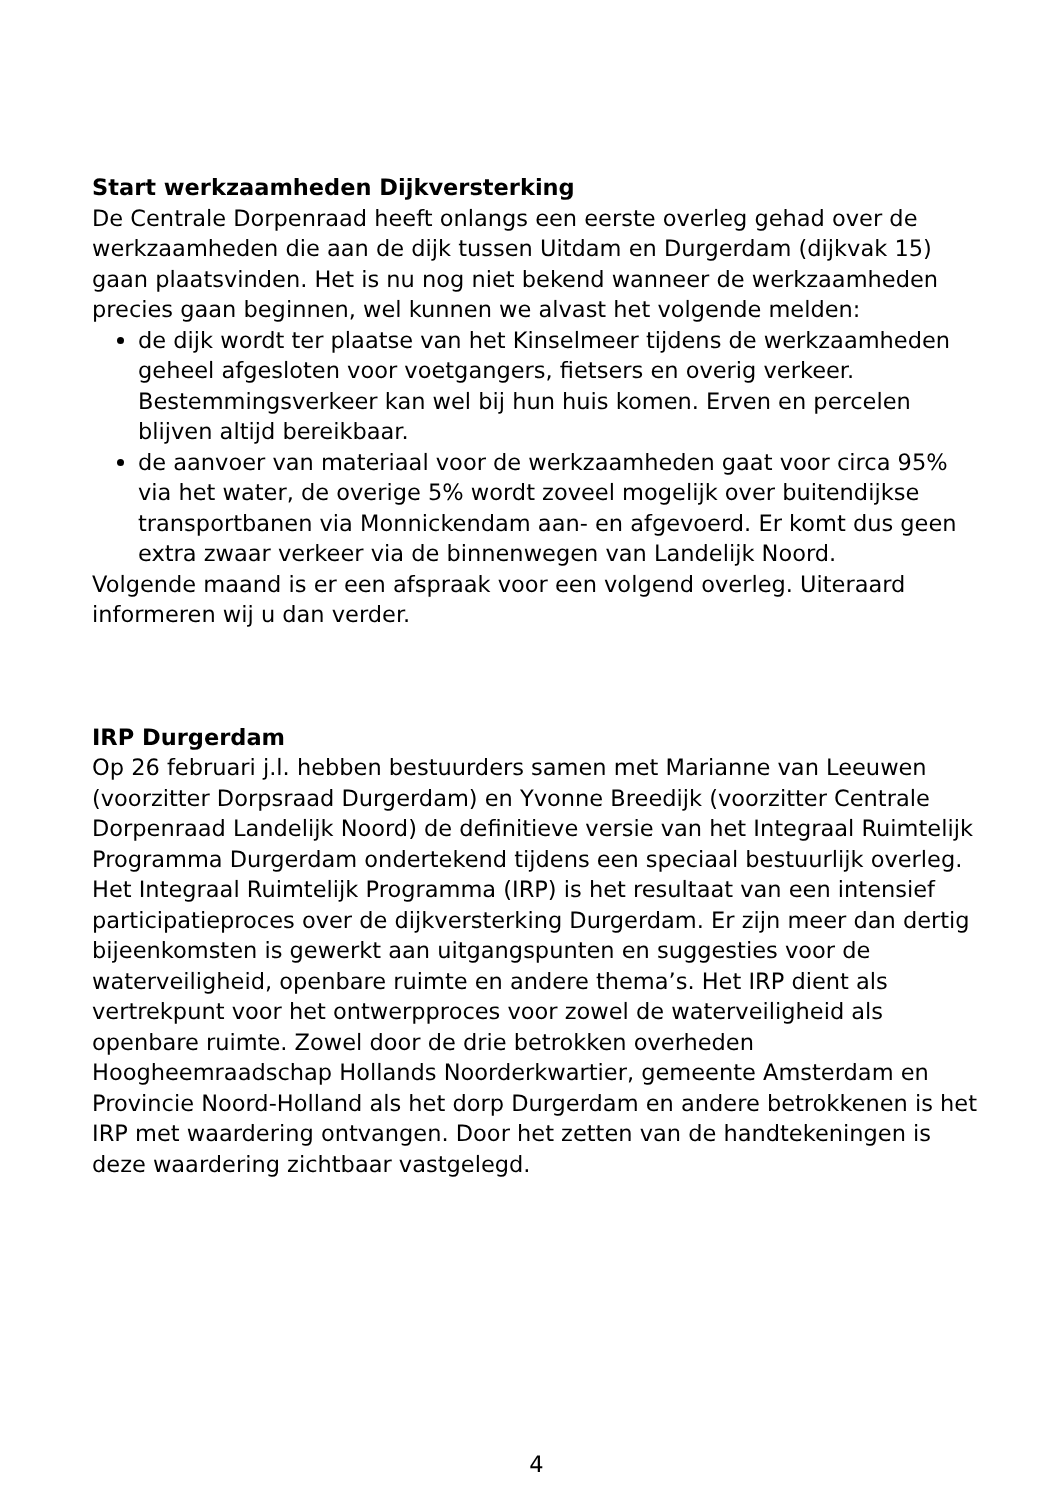Start werkzaamheden Dijkversterking
De Centrale Dorpenraad heeft onlangs een eerste overleg gehad over de werkzaamheden die aan de dijk tussen Uitdam en Durgerdam (dijkvak 15) gaan plaatsvinden. Het is nu nog niet bekend wanneer de werkzaamheden precies gaan beginnen, wel kunnen we alvast het volgende melden:
de dijk wordt ter plaatse van het Kinselmeer tijdens de werkzaamheden geheel afgesloten voor voetgangers, fietsers en overig verkeer. Bestemmingsverkeer kan wel bij hun huis komen. Erven en percelen blijven altijd bereikbaar.
de aanvoer van materiaal voor de werkzaamheden gaat voor circa 95% via het water, de overige 5% wordt zoveel mogelijk over buitendijkse transportbanen via Monnickendam aan- en afgevoerd. Er komt dus geen extra zwaar verkeer via de binnenwegen van Landelijk Noord.
Volgende maand is er een afspraak voor een volgend overleg. Uiteraard informeren wij u dan verder.
IRP Durgerdam
Op 26 februari j.l. hebben bestuurders samen met Marianne van Leeuwen (voorzitter Dorpsraad Durgerdam) en Yvonne Breedijk (voorzitter Centrale Dorpenraad Landelijk Noord) de definitieve versie van het Integraal Ruimtelijk Programma Durgerdam ondertekend tijdens een speciaal bestuurlijk overleg. Het Integraal Ruimtelijk Programma (IRP) is het resultaat van een intensief participatieproces over de dijkversterking Durgerdam. Er zijn meer dan dertig bijeenkomsten is gewerkt aan uitgangspunten en suggesties voor de waterveiligheid, openbare ruimte en andere thema’s. Het IRP dient als vertrekpunt voor het ontwerpproces voor zowel de waterveiligheid als openbare ruimte. Zowel door de drie betrokken overheden Hoogheemraadschap Hollands Noorderkwartier, gemeente Amsterdam en Provincie Noord-Holland als het dorp Durgerdam en andere betrokkenen is het IRP met waardering ontvangen. Door het zetten van de handtekeningen is deze waardering zichtbaar vastgelegd.
4